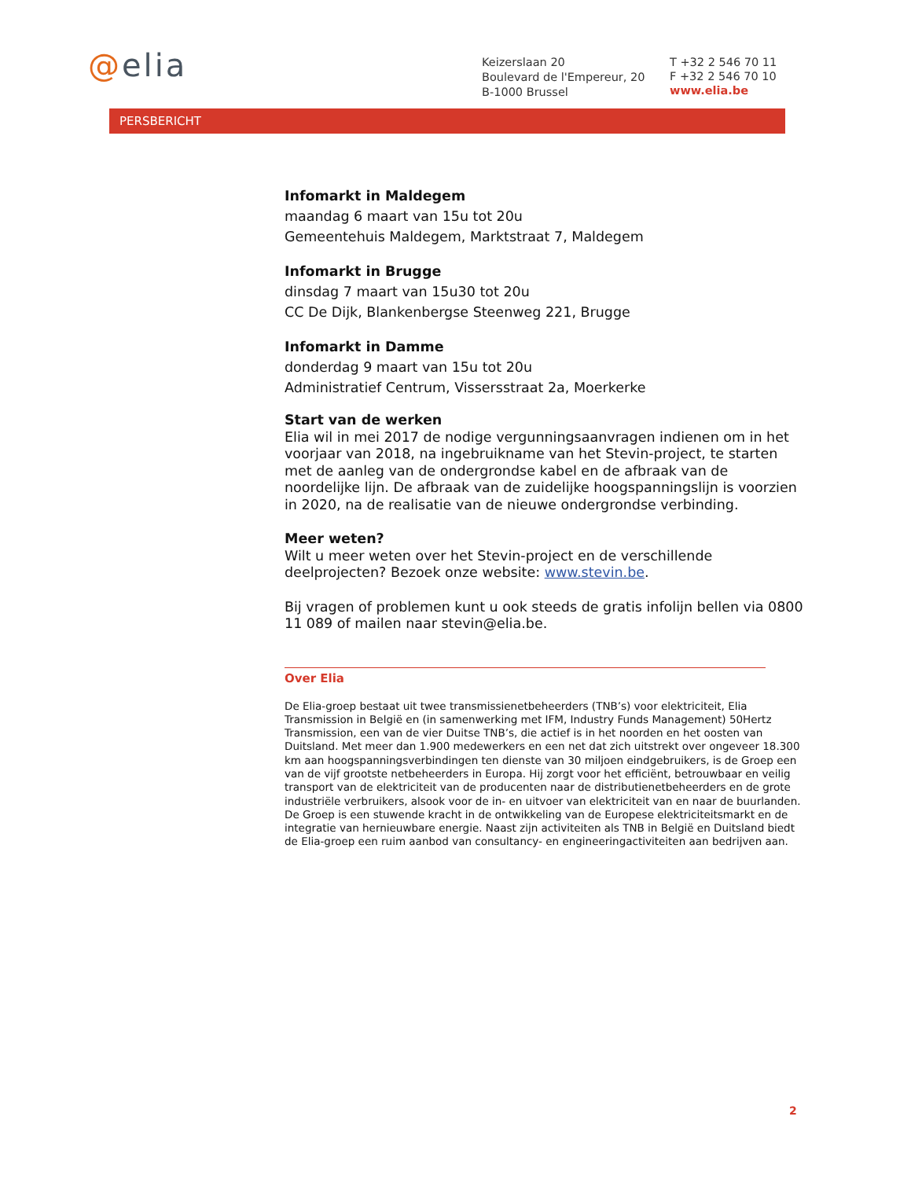@elia
Keizerslaan 20
Boulevard de l'Empereur, 20
B-1000 Brussel
T +32 2 546 70 11
F +32 2 546 70 10
www.elia.be
PERSBERICHT
Infomarkt in Maldegem
maandag 6 maart van 15u tot 20u
Gemeentehuis Maldegem, Marktstraat 7, Maldegem
Infomarkt in Brugge
dinsdag 7 maart van 15u30 tot 20u
CC De Dijk, Blankenbergse Steenweg 221, Brugge
Infomarkt in Damme
donderdag 9 maart van 15u tot 20u
Administratief Centrum, Vissersstraat 2a, Moerkerke
Start van de werken
Elia wil in mei 2017 de nodige vergunningsaanvragen indienen om in het voorjaar van 2018, na ingebruikname van het Stevin-project, te starten met de aanleg van de ondergrondse kabel en de afbraak van de noordelijke lijn. De afbraak van de zuidelijke hoogspanningslijn is voorzien in 2020, na de realisatie van de nieuwe ondergrondse verbinding.
Meer weten?
Wilt u meer weten over het Stevin-project en de verschillende deelprojecten? Bezoek onze website: www.stevin.be.
Bij vragen of problemen kunt u ook steeds de gratis infolijn bellen via 0800 11 089 of mailen naar stevin@elia.be.
Over Elia
De Elia-groep bestaat uit twee transmissienetbeheerders (TNB’s) voor elektriciteit, Elia Transmission in België en (in samenwerking met IFM, Industry Funds Management) 50Hertz Transmission, een van de vier Duitse TNB’s, die actief is in het noorden en het oosten van Duitsland. Met meer dan 1.900 medewerkers en een net dat zich uitstrekt over ongeveer 18.300 km aan hoogspanningsverbindingen ten dienste van 30 miljoen eindgebruikers, is de Groep een van de vijf grootste netbeheerders in Europa. Hij zorgt voor het efficiënt, betrouwbaar en veilig transport van de elektriciteit van de producenten naar de distributienetbeheerders en de grote industriële verbruikers, alsook voor de in- en uitvoer van elektriciteit van en naar de buurlanden. De Groep is een stuwende kracht in de ontwikkeling van de Europese elektriciteitsmarkt en de integratie van hernieuwbare energie. Naast zijn activiteiten als TNB in België en Duitsland biedt de Elia-groep een ruim aanbod van consultancy- en engineeringactiviteiten aan bedrijven aan.
2